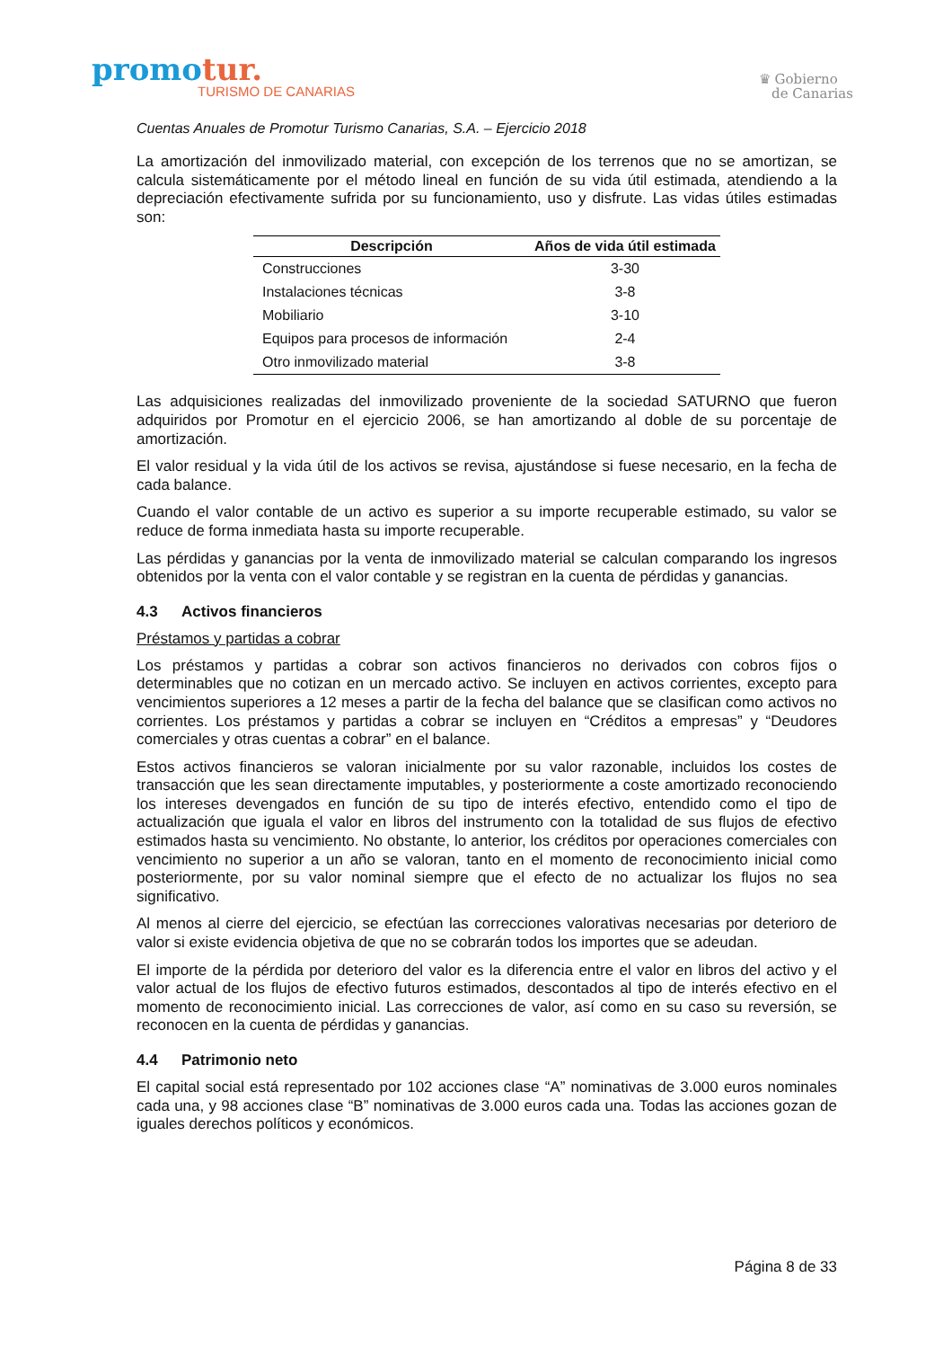promotur.
TURISMO DE CANARIAS
♛ Gobierno
de Canarias
Cuentas Anuales de Promotur Turismo Canarias, S.A. – Ejercicio 2018
La amortización del inmovilizado material, con excepción de los terrenos que no se amortizan, se calcula sistemáticamente por el método lineal en función de su vida útil estimada, atendiendo a la depreciación efectivamente sufrida por su funcionamiento, uso y disfrute. Las vidas útiles estimadas son:
| Descripción | Años de vida útil estimada |
| --- | --- |
| Construcciones | 3-30 |
| Instalaciones técnicas | 3-8 |
| Mobiliario | 3-10 |
| Equipos para procesos de información | 2-4 |
| Otro inmovilizado material | 3-8 |
Las adquisiciones realizadas del inmovilizado proveniente de la sociedad SATURNO que fueron adquiridos por Promotur en el ejercicio 2006, se han amortizando al doble de su porcentaje de amortización.
El valor residual y la vida útil de los activos se revisa, ajustándose si fuese necesario, en la fecha de cada balance.
Cuando el valor contable de un activo es superior a su importe recuperable estimado, su valor se reduce de forma inmediata hasta su importe recuperable.
Las pérdidas y ganancias por la venta de inmovilizado material se calculan comparando los ingresos obtenidos por la venta con el valor contable y se registran en la cuenta de pérdidas y ganancias.
4.3 Activos financieros
Préstamos y partidas a cobrar
Los préstamos y partidas a cobrar son activos financieros no derivados con cobros fijos o determinables que no cotizan en un mercado activo. Se incluyen en activos corrientes, excepto para vencimientos superiores a 12 meses a partir de la fecha del balance que se clasifican como activos no corrientes. Los préstamos y partidas a cobrar se incluyen en “Créditos a empresas” y “Deudores comerciales y otras cuentas a cobrar” en el balance.
Estos activos financieros se valoran inicialmente por su valor razonable, incluidos los costes de transacción que les sean directamente imputables, y posteriormente a coste amortizado reconociendo los intereses devengados en función de su tipo de interés efectivo, entendido como el tipo de actualización que iguala el valor en libros del instrumento con la totalidad de sus flujos de efectivo estimados hasta su vencimiento. No obstante, lo anterior, los créditos por operaciones comerciales con vencimiento no superior a un año se valoran, tanto en el momento de reconocimiento inicial como posteriormente, por su valor nominal siempre que el efecto de no actualizar los flujos no sea significativo.
Al menos al cierre del ejercicio, se efectúan las correcciones valorativas necesarias por deterioro de valor si existe evidencia objetiva de que no se cobrarán todos los importes que se adeudan.
El importe de la pérdida por deterioro del valor es la diferencia entre el valor en libros del activo y el valor actual de los flujos de efectivo futuros estimados, descontados al tipo de interés efectivo en el momento de reconocimiento inicial. Las correcciones de valor, así como en su caso su reversión, se reconocen en la cuenta de pérdidas y ganancias.
4.4 Patrimonio neto
El capital social está representado por 102 acciones clase “A” nominativas de 3.000 euros nominales cada una, y 98 acciones clase “B” nominativas de 3.000 euros cada una. Todas las acciones gozan de iguales derechos políticos y económicos.
Página 8 de 33